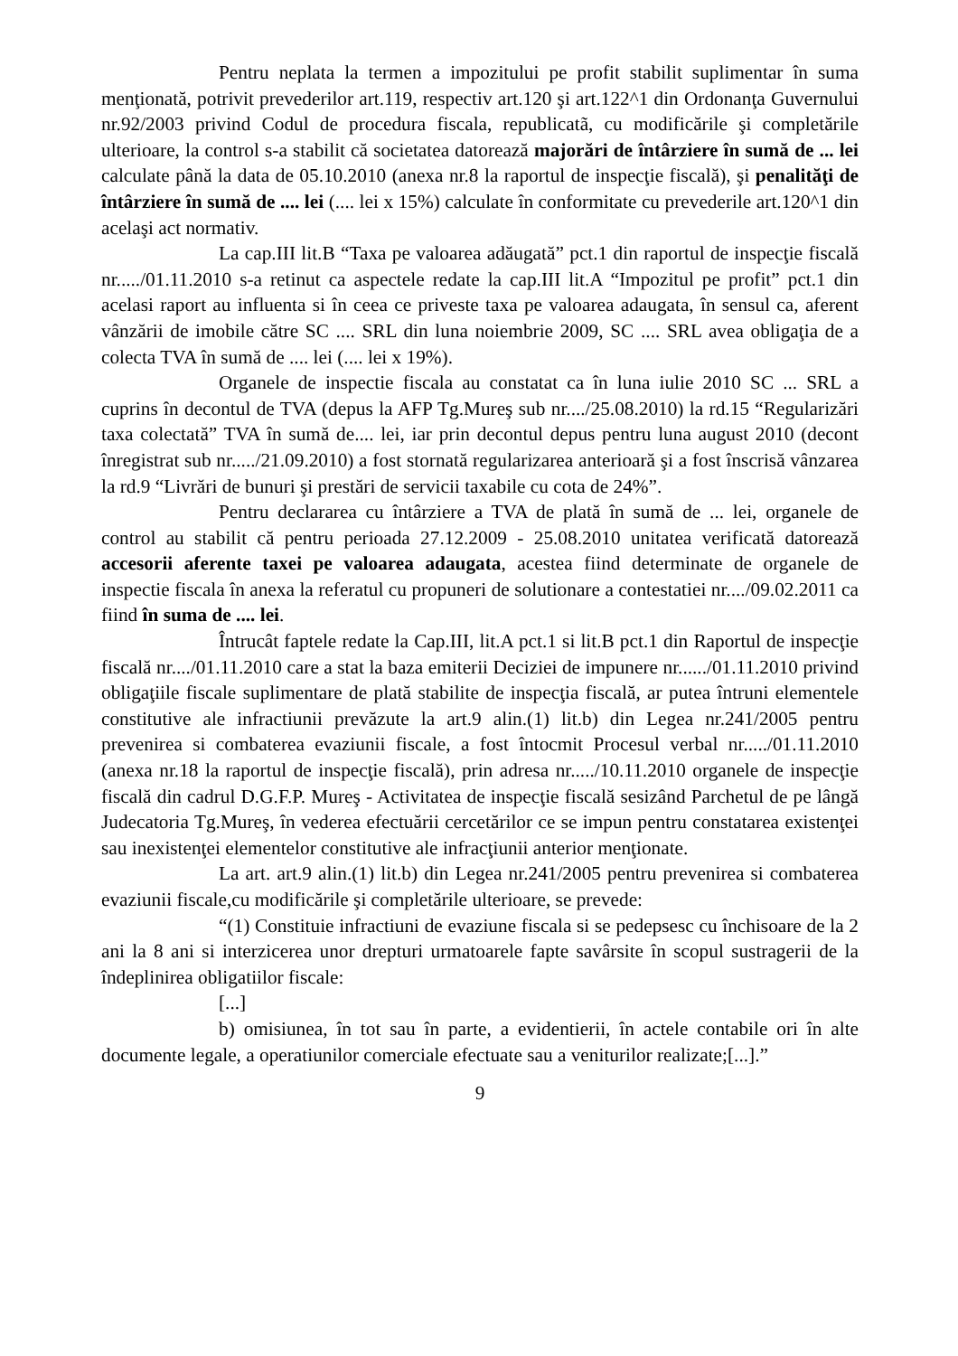Pentru neplata la termen a impozitului pe profit stabilit suplimentar în suma menţionată, potrivit prevederilor art.119, respectiv art.120 şi art.122^1 din Ordonanţa Guvernului nr.92/2003 privind Codul de procedura fiscala, republicatã, cu modificările şi completările ulterioare, la control s-a stabilit că societatea datorează majorări de întârziere în sumă de ... lei calculate până la data de 05.10.2010 (anexa nr.8 la raportul de inspecţie fiscală), şi penalităţi de întârziere în sumă de .... lei (.... lei x 15%) calculate în conformitate cu prevederile art.120^1 din acelaşi act normativ.
La cap.III lit.B “Taxa pe valoarea adăugată” pct.1 din raportul de inspecţie fiscală nr...../01.11.2010 s-a retinut ca aspectele redate la cap.III lit.A “Impozitul pe profit” pct.1 din acelasi raport au influenta si în ceea ce priveste taxa pe valoarea adaugata, în sensul ca, aferent vânzării de imobile către SC .... SRL din luna noiembrie 2009, SC .... SRL avea obligaţia de a colecta TVA în sumă de .... lei (.... lei x 19%).
Organele de inspectie fiscala au constatat ca în luna iulie 2010 SC ... SRL a cuprins în decontul de TVA (depus la AFP Tg.Mureş sub nr..../25.08.2010) la rd.15 “Regularizări taxa colectată” TVA în sumă de.... lei, iar prin decontul depus pentru luna august 2010 (decont înregistrat sub nr...../21.09.2010) a fost stornată regularizarea anterioară şi a fost înscrisă vânzarea la rd.9 “Livrări de bunuri şi prestări de servicii taxabile cu cota de 24%”.
Pentru declararea cu întârziere a TVA de plată în sumă de ... lei, organele de control au stabilit că pentru perioada 27.12.2009 - 25.08.2010 unitatea verificată datorează accesorii aferente taxei pe valoarea adaugata, acestea fiind determinate de organele de inspectie fiscala în anexa la referatul cu propuneri de solutionare a contestatiei nr..../09.02.2011 ca fiind în suma de .... lei.
Întrucât faptele redate la Cap.III, lit.A pct.1 si lit.B pct.1 din Raportul de inspecţie fiscală nr..../01.11.2010 care a stat la baza emiterii Deciziei de impunere nr....../01.11.2010 privind obligaţiile fiscale suplimentare de plată stabilite de inspecţia fiscală, ar putea întruni elementele constitutive ale infractiunii prevăzute la art.9 alin.(1) lit.b) din Legea nr.241/2005 pentru prevenirea si combaterea evaziunii fiscale, a fost întocmit Procesul verbal nr...../01.11.2010 (anexa nr.18 la raportul de inspecţie fiscală), prin adresa nr...../10.11.2010 organele de inspecţie fiscală din cadrul D.G.F.P. Mureş - Activitatea de inspecţie fiscală sesizând Parchetul de pe lângă Judecatoria Tg.Mureş, în vederea efectuării cercetărilor ce se impun pentru constatarea existenţei sau inexistenţei elementelor constitutive ale infracţiunii anterior menţionate.
La art. art.9 alin.(1) lit.b) din Legea nr.241/2005 pentru prevenirea si combaterea evaziunii fiscale,cu modificările şi completările ulterioare, se prevede:
“(1) Constituie infractiuni de evaziune fiscala si se pedepsesc cu închisoare de la 2 ani la 8 ani si interzicerea unor drepturi urmatoarele fapte savârsite în scopul sustragerii de la îndeplinirea obligatiilor fiscale:
[...]
b) omisiunea, în tot sau în parte, a evidentierii, în actele contabile ori în alte documente legale, a operatiunilor comerciale efectuate sau a veniturilor realizate;[...].”
9